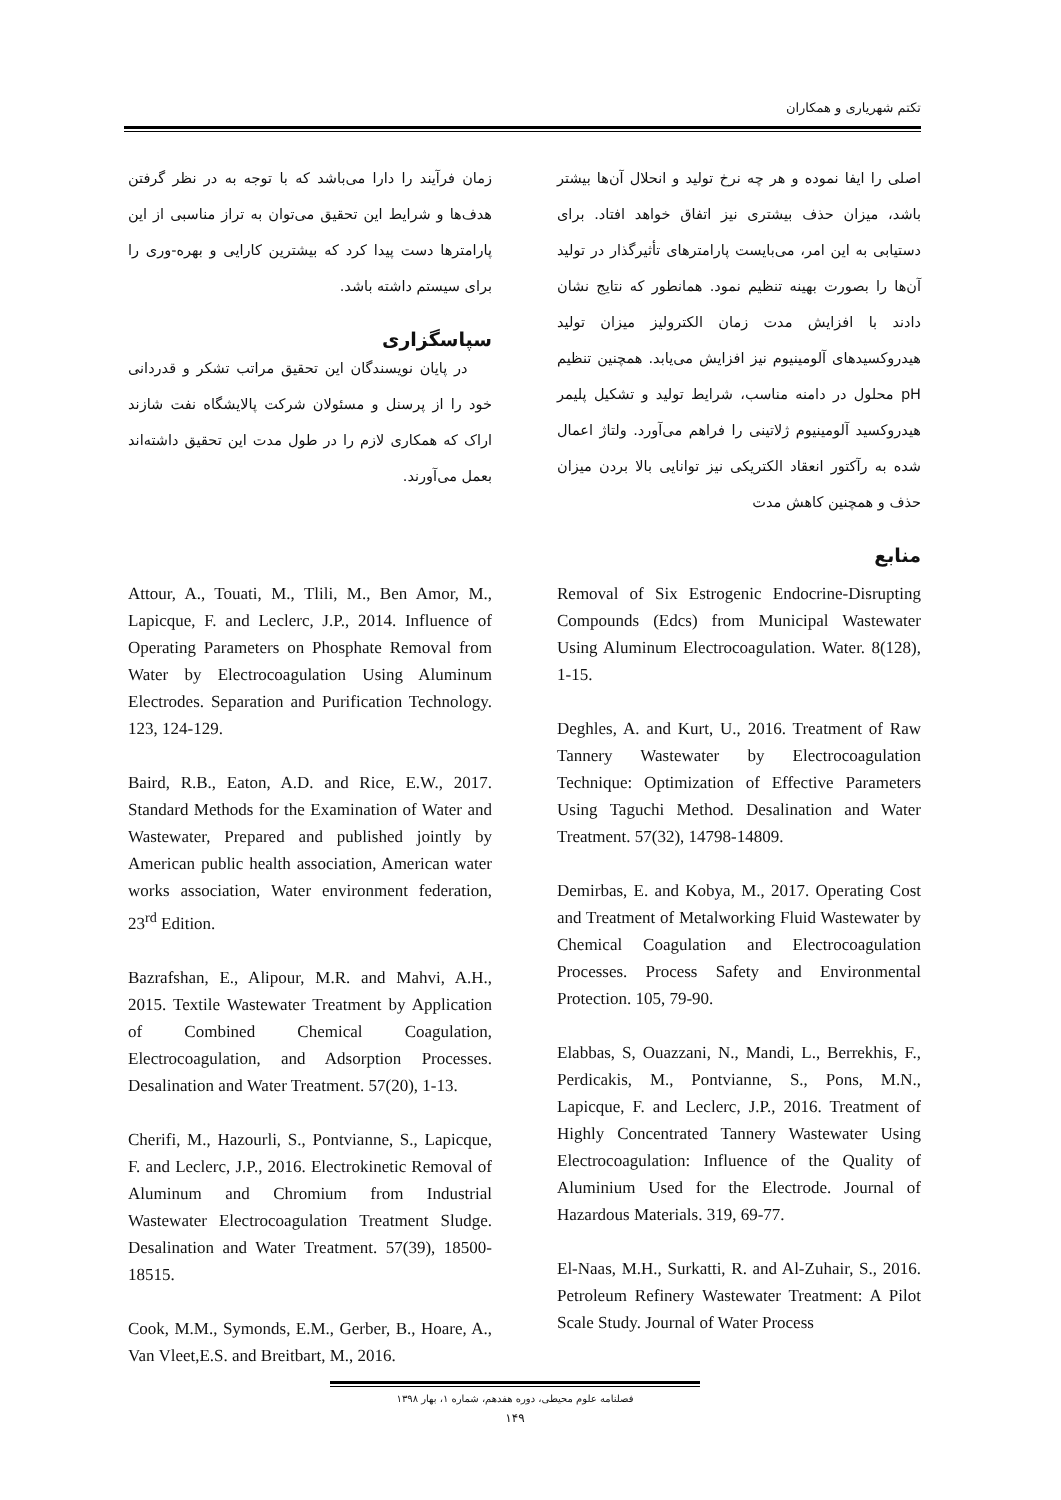تکتم شهریاری و همکاران
اصلی را ایفا نموده و هر چه نرخ تولید و انحلال آن‌ها بیشتر باشد، میزان حذف بیشتری نیز اتفاق خواهد افتاد. برای دستیابی به این امر، می‌بایست پارامترهای تأثیرگذار در تولید آن‌ها را بصورت بهینه تنظیم نمود. همانطور که نتایج نشان دادند با افزایش مدت زمان الکترولیز میزان تولید هیدروکسیدهای آلومینیوم نیز افزایش می‌یابد. همچنین تنظیم pH محلول در دامنه مناسب، شرایط تولید و تشکیل پلیمر هیدروکسید آلومینیوم ژلاتینی را فراهم می‌آورد. ولتاژ اعمال شده به رآکتور انعقاد الکتریکی نیز توانایی بالا بردن میزان حذف و همچنین کاهش مدت
منابع
زمان فرآیند را دارا می‌باشد که با توجه به در نظر گرفتن هدف‌ها و شرایط این تحقیق می‌توان به تراز مناسبی از این پارامترها دست پیدا کرد که بیشترین کارایی و بهره-وری را برای سیستم داشته باشد.
سپاسگزاری
در پایان نویسندگان این تحقیق مراتب تشکر و قدردانی خود را از پرسنل و مسئولان شرکت پالایشگاه نفت شازند اراک که همکاری لازم را در طول مدت این تحقیق داشته‌اند بعمل می‌آورند.
Removal of Six Estrogenic Endocrine-Disrupting Compounds (Edcs) from Municipal Wastewater Using Aluminum Electrocoagulation. Water. 8(128), 1-15.
Deghles, A. and Kurt, U., 2016. Treatment of Raw Tannery Wastewater by Electrocoagulation Technique: Optimization of Effective Parameters Using Taguchi Method. Desalination and Water Treatment. 57(32), 14798-14809.
Demirbas, E. and Kobya, M., 2017. Operating Cost and Treatment of Metalworking Fluid Wastewater by Chemical Coagulation and Electrocoagulation Processes. Process Safety and Environmental Protection. 105, 79-90.
Elabbas, S, Ouazzani, N., Mandi, L., Berrekhis, F., Perdicakis, M., Pontvianne, S., Pons, M.N., Lapicque, F. and Leclerc, J.P., 2016. Treatment of Highly Concentrated Tannery Wastewater Using Electrocoagulation: Influence of the Quality of Aluminium Used for the Electrode. Journal of Hazardous Materials. 319, 69-77.
El-Naas, M.H., Surkatti, R. and Al-Zuhair, S., 2016. Petroleum Refinery Wastewater Treatment: A Pilot Scale Study. Journal of Water Process
Attour, A., Touati, M., Tlili, M., Ben Amor, M., Lapicque, F. and Leclerc, J.P., 2014. Influence of Operating Parameters on Phosphate Removal from Water by Electrocoagulation Using Aluminum Electrodes. Separation and Purification Technology. 123, 124-129.
Baird, R.B., Eaton, A.D. and Rice, E.W., 2017. Standard Methods for the Examination of Water and Wastewater, Prepared and published jointly by American public health association, American water works association, Water environment federation, 23<sup>rd</sup> Edition.
Bazrafshan, E., Alipour, M.R. and Mahvi, A.H., 2015. Textile Wastewater Treatment by Application of Combined Chemical Coagulation, Electrocoagulation, and Adsorption Processes. Desalination and Water Treatment. 57(20), 1-13.
Cherifi, M., Hazourli, S., Pontvianne, S., Lapicque, F. and Leclerc, J.P., 2016. Electrokinetic Removal of Aluminum and Chromium from Industrial Wastewater Electrocoagulation Treatment Sludge. Desalination and Water Treatment. 57(39), 18500-18515.
Cook, M.M., Symonds, E.M., Gerber, B., Hoare, A., Van Vleet,E.S. and Breitbart, M., 2016.
فصلنامه علوم محیطی، دوره هفدهم، شماره ۱، بهار ۱۳۹۸
۱۴۹